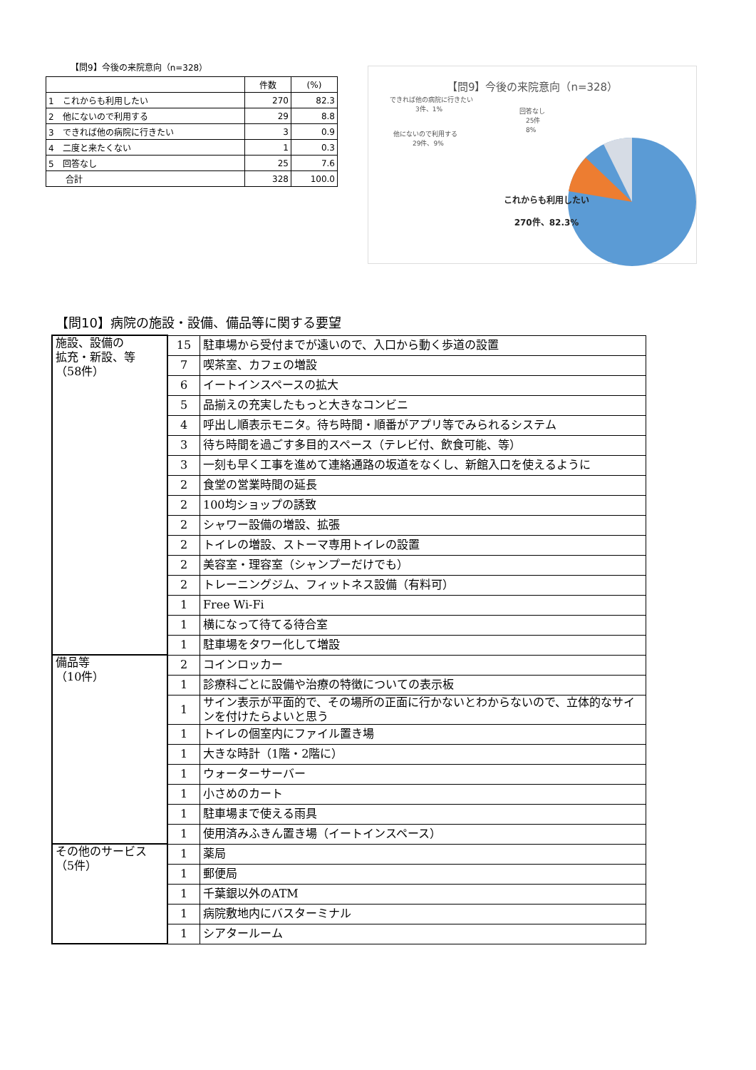【問9】今後の来院意向（n=328）
| | 件数 | (%) |
| --- | --- | --- |
| 1 これからも利用したい | 270 | 82.3 |
| 2 他にないので利用する | 29 | 8.8 |
| 3 できれば他の病院に行きたい | 3 | 0.9 |
| 4 二度と来たくない | 1 | 0.3 |
| 5 回答なし | 25 | 7.6 |
| 合計 | 328 | 100.0 |
【問9】今後の来院意向（n=328）
できれば他の病院に行きたい
　　　　3件、1%
回答なし
　25件
　8%
他にないので利用する
　　　29件、9%
これからも利用したい
270件、82.3%
【問10】病院の施設・設備、備品等に関する要望
| 施設、設備の 拡充・新設、等 （58件） | 15 | 駐車場から受付までが遠いので、入口から動く歩道の設置 |
| | 7 | 喫茶室、カフェの増設 |
| | 6 | イートインスペースの拡大 |
| | 5 | 品揃えの充実したもっと大きなコンビニ |
| | 4 | 呼出し順表示モニタ。待ち時間・順番がアプリ等でみられるシステム |
| | 3 | 待ち時間を過ごす多目的スペース（テレビ付、飲食可能、等） |
| | 3 | 一刻も早く工事を進めて連絡通路の坂道をなくし、新館入口を使えるように |
| | 2 | 食堂の営業時間の延長 |
| | 2 | 100均ショップの誘致 |
| | 2 | シャワー設備の増設、拡張 |
| | 2 | トイレの増設、ストーマ専用トイレの設置 |
| | 2 | 美容室・理容室（シャンプーだけでも） |
| | 2 | トレーニングジム、フィットネス設備（有料可） |
| | 1 | Free Wi-Fi |
| | 1 | 横になって待てる待合室 |
| | 1 | 駐車場をタワー化して増設 |
| 備品等 （10件） | 2 | コインロッカー |
| | 1 | 診療科ごとに設備や治療の特徴についての表示板 |
| | 1 | サイン表示が平面的で、その場所の正面に行かないとわからないので、立体的なサインを付けたらよいと思う |
| | 1 | トイレの個室内にファイル置き場 |
| | 1 | 大きな時計（1階・2階に） |
| | 1 | ウォーターサーバー |
| | 1 | 小さめのカート |
| | 1 | 駐車場まで使える雨具 |
| | 1 | 使用済みふきん置き場（イートインスペース） |
| その他のサービス （5件） | 1 | 薬局 |
| | 1 | 郵便局 |
| | 1 | 千葉銀以外のATM |
| | 1 | 病院敷地内にバスターミナル |
| | 1 | シアタールーム |